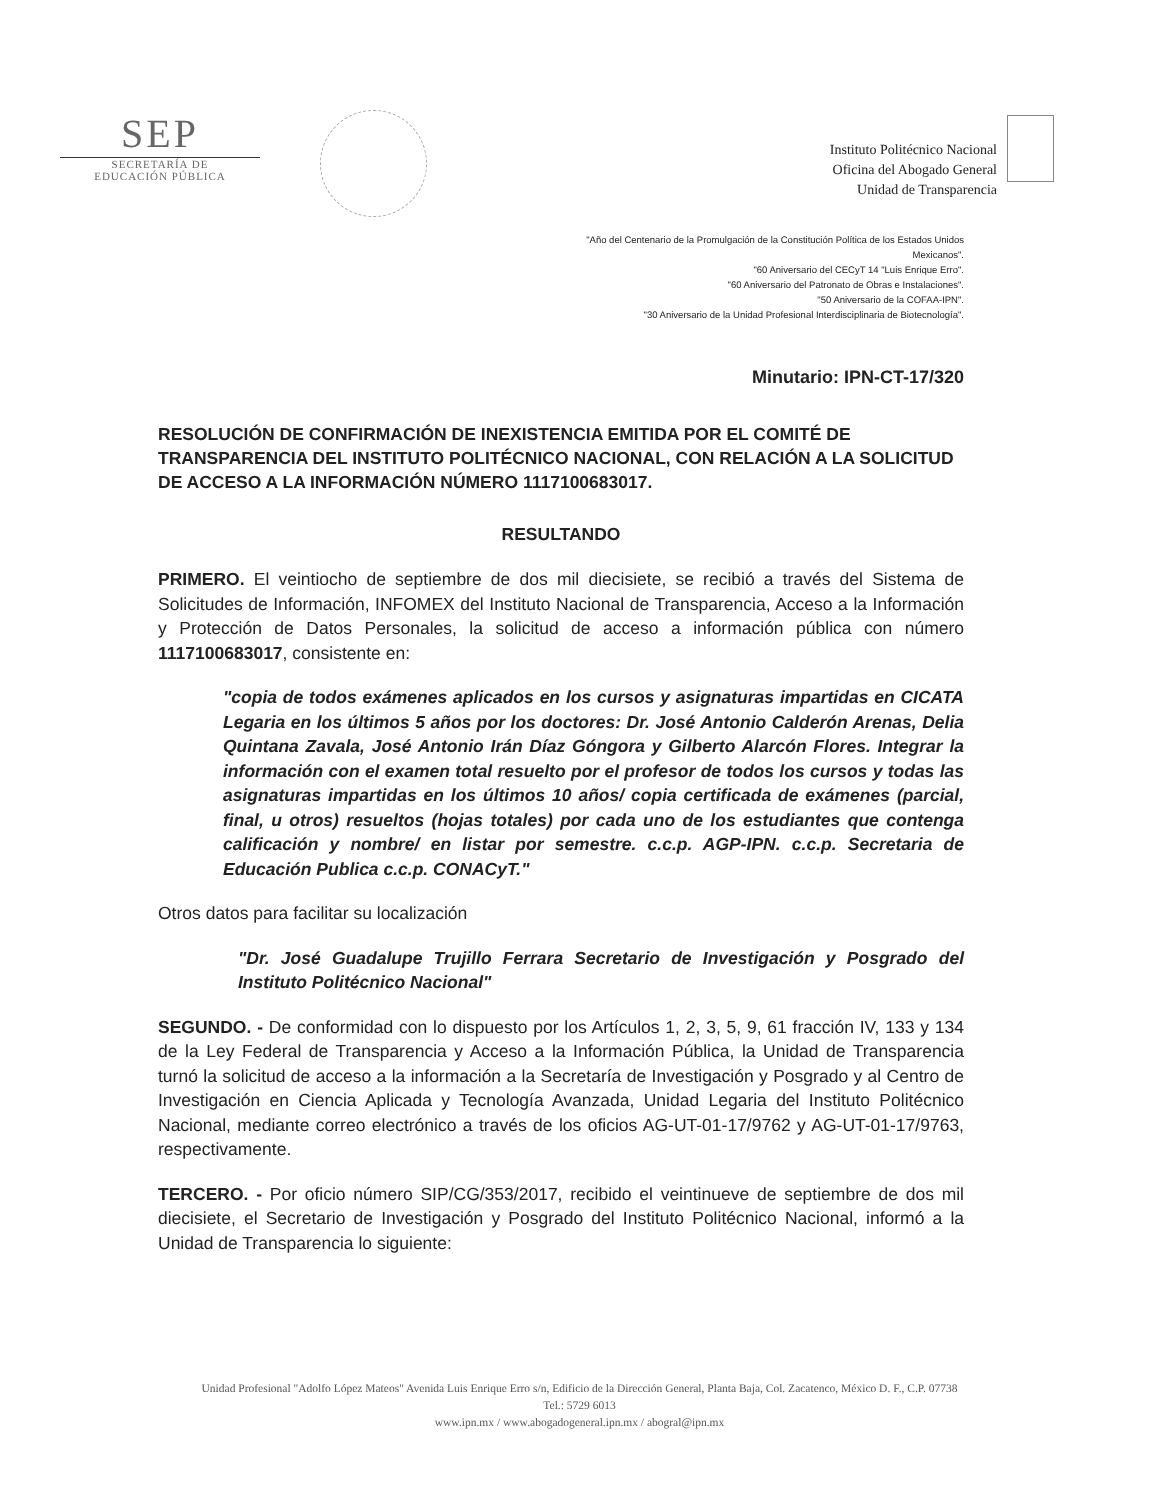SEP
SECRETARÍA DE
EDUCACIÓN PÚBLICA
Instituto Politécnico Nacional
Oficina del Abogado General
Unidad de Transparencia
"Año del Centenario de la Promulgación de la Constitución Política de los Estados Unidos
Mexicanos".
"60 Aniversario del CECyT 14 "Luis Enrique Erro".
"60 Aniversario del Patronato de Obras e Instalaciones".
"50 Aniversario de la COFAA-IPN".
"30 Aniversario de la Unidad Profesional Interdisciplinaria de Biotecnología".
Minutario: IPN-CT-17/320
RESOLUCIÓN DE CONFIRMACIÓN DE INEXISTENCIA EMITIDA POR EL COMITÉ DE TRANSPARENCIA DEL INSTITUTO POLITÉCNICO NACIONAL, CON RELACIÓN A LA SOLICITUD DE ACCESO A LA INFORMACIÓN NÚMERO 1117100683017.
RESULTANDO
PRIMERO. El veintiocho de septiembre de dos mil diecisiete, se recibió a través del Sistema de Solicitudes de Información, INFOMEX del Instituto Nacional de Transparencia, Acceso a la Información y Protección de Datos Personales, la solicitud de acceso a información pública con número 1117100683017, consistente en:
"copia de todos exámenes aplicados en los cursos y asignaturas impartidas en CICATA Legaria en los últimos 5 años por los doctores: Dr. José Antonio Calderón Arenas, Delia Quintana Zavala, José Antonio Irán Díaz Góngora y Gilberto Alarcón Flores. Integrar la información con el examen total resuelto por el profesor de todos los cursos y todas las asignaturas impartidas en los últimos 10 años/ copia certificada de exámenes (parcial, final, u otros) resueltos (hojas totales) por cada uno de los estudiantes que contenga calificación y nombre/ en listar por semestre. c.c.p. AGP-IPN. c.c.p. Secretaria de Educación Publica c.c.p. CONACyT."
Otros datos para facilitar su localización
"Dr. José Guadalupe Trujillo Ferrara Secretario de Investigación y Posgrado del Instituto Politécnico Nacional"
SEGUNDO. - De conformidad con lo dispuesto por los Artículos 1, 2, 3, 5, 9, 61 fracción IV, 133 y 134 de la Ley Federal de Transparencia y Acceso a la Información Pública, la Unidad de Transparencia turnó la solicitud de acceso a la información a la Secretaría de Investigación y Posgrado y al Centro de Investigación en Ciencia Aplicada y Tecnología Avanzada, Unidad Legaria del Instituto Politécnico Nacional, mediante correo electrónico a través de los oficios AG-UT-01-17/9762 y AG-UT-01-17/9763, respectivamente.
TERCERO. - Por oficio número SIP/CG/353/2017, recibido el veintinueve de septiembre de dos mil diecisiete, el Secretario de Investigación y Posgrado del Instituto Politécnico Nacional, informó a la Unidad de Transparencia lo siguiente:
Unidad Profesional "Adolfo López Mateos" Avenida Luis Enrique Erro s/n, Edificio de la Dirección General, Planta Baja, Col. Zacatenco, México D. F., C.P. 07738
Tel.: 5729 6013
www.ipn.mx / www.abogadogeneral.ipn.mx / abogral@ipn.mx